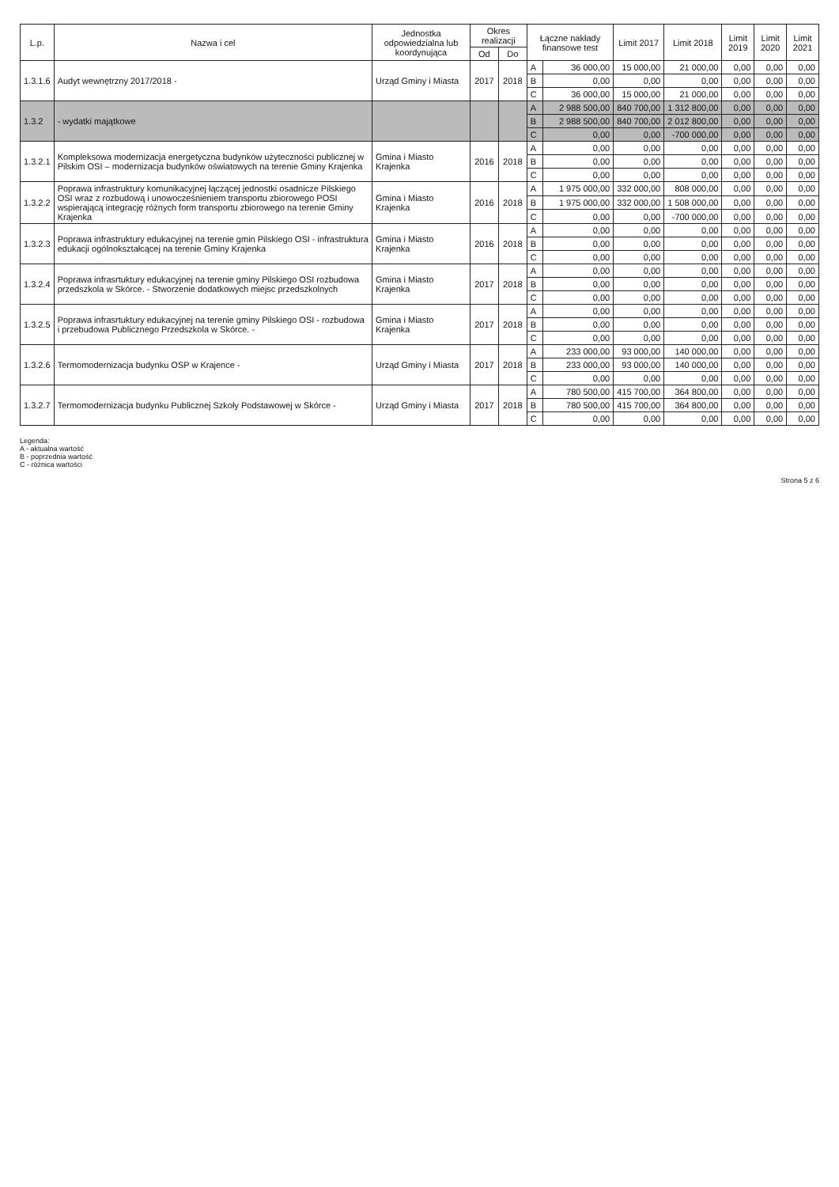| L.p. | Nazwa i cel | Jednostka odpowiedzialna lub koordynująca | Okres realizacji | | Łączne nakłady finansowe test | | Limit 2017 | Limit 2018 | Limit 2019 | Limit 2020 | Limit 2021 |
| --- | --- | --- | --- | --- | --- | --- | --- | --- | --- | --- | --- |
| | | | Od | Do | | | | | | | |
| 1.3.1.6 | Audyt wewnętrzny 2017/2018 - | Urząd Gminy i Miasta | 2017 | 2018 | A | 36 000,00 | 15 000,00 | 21 000,00 | 0,00 | 0,00 | 0,00 |
| | | | | | B | 0,00 | 0,00 | 0,00 | 0,00 | 0,00 | 0,00 |
| | | | | | C | 36 000,00 | 15 000,00 | 21 000,00 | 0,00 | 0,00 | 0,00 |
| 1.3.2 | - wydatki majątkowe | | | | A | 2 988 500,00 | 840 700,00 | 1 312 800,00 | 0,00 | 0,00 | 0,00 |
| | | | | | B | 2 988 500,00 | 840 700,00 | 2 012 800,00 | 0,00 | 0,00 | 0,00 |
| | | | | | C | 0,00 | 0,00 | -700 000,00 | 0,00 | 0,00 | 0,00 |
| 1.3.2.1 | Kompleksowa modernizacja energetyczna budynków użyteczności publicznej w Pilskim OSI – modernizacja budynków oświatowych na terenie Gminy Krajenka | Gmina i Miasto Krajenka | 2016 | 2018 | A | 0,00 | 0,00 | 0,00 | 0,00 | 0,00 | 0,00 |
| | | | | | B | 0,00 | 0,00 | 0,00 | 0,00 | 0,00 | 0,00 |
| | | | | | C | 0,00 | 0,00 | 0,00 | 0,00 | 0,00 | 0,00 |
| 1.3.2.2 | Poprawa infrastruktury komunikacyjnej łączącej jednostki osadnicze Pilskiego OSI wraz z rozbudową i unowocześnieniem transportu zbiorowego POSI wspierającą integrację różnych form transportu zbiorowego na terenie Gminy Krajenka | Gmina i Miasto Krajenka | 2016 | 2018 | A | 1 975 000,00 | 332 000,00 | 808 000,00 | 0,00 | 0,00 | 0,00 |
| | | | | | B | 1 975 000,00 | 332 000,00 | 1 508 000,00 | 0,00 | 0,00 | 0,00 |
| | | | | | C | 0,00 | 0,00 | -700 000,00 | 0,00 | 0,00 | 0,00 |
| 1.3.2.3 | Poprawa infrastruktury edukacyjnej na terenie gmin Pilskiego OSI - infrastruktura edukacji ogólnokształcącej na terenie Gminy Krajenka | Gmina i Miasto Krajenka | 2016 | 2018 | A | 0,00 | 0,00 | 0,00 | 0,00 | 0,00 | 0,00 |
| | | | | | B | 0,00 | 0,00 | 0,00 | 0,00 | 0,00 | 0,00 |
| | | | | | C | 0,00 | 0,00 | 0,00 | 0,00 | 0,00 | 0,00 |
| 1.3.2.4 | Poprawa infrasrtuktury edukacyjnej na terenie gminy Pilskiego OSI rozbudowa przedszkola w Skórce. - Stworzenie dodatkowych miejsc przedszkolnych | Gmina i Miasto Krajenka | 2017 | 2018 | A | 0,00 | 0,00 | 0,00 | 0,00 | 0,00 | 0,00 |
| | | | | | B | 0,00 | 0,00 | 0,00 | 0,00 | 0,00 | 0,00 |
| | | | | | C | 0,00 | 0,00 | 0,00 | 0,00 | 0,00 | 0,00 |
| 1.3.2.5 | Poprawa infrasrtuktury edukacyjnej na terenie gminy Pilskiego OSI - rozbudowa i przebudowa Publicznego Przedszkola w Skórce. - | Gmina i Miasto Krajenka | 2017 | 2018 | A | 0,00 | 0,00 | 0,00 | 0,00 | 0,00 | 0,00 |
| | | | | | B | 0,00 | 0,00 | 0,00 | 0,00 | 0,00 | 0,00 |
| | | | | | C | 0,00 | 0,00 | 0,00 | 0,00 | 0,00 | 0,00 |
| 1.3.2.6 | Termomodernizacja budynku OSP w Krajence - | Urząd Gminy i Miasta | 2017 | 2018 | A | 233 000,00 | 93 000,00 | 140 000,00 | 0,00 | 0,00 | 0,00 |
| | | | | | B | 233 000,00 | 93 000,00 | 140 000,00 | 0,00 | 0,00 | 0,00 |
| | | | | | C | 0,00 | 0,00 | 0,00 | 0,00 | 0,00 | 0,00 |
| 1.3.2.7 | Termomodernizacja budynku Publicznej Szkoły Podstawowej w Skórce - | Urząd Gminy i Miasta | 2017 | 2018 | A | 780 500,00 | 415 700,00 | 364 800,00 | 0,00 | 0,00 | 0,00 |
| | | | | | B | 780 500,00 | 415 700,00 | 364 800,00 | 0,00 | 0,00 | 0,00 |
| | | | | | C | 0,00 | 0,00 | 0,00 | 0,00 | 0,00 | 0,00 |
Legenda:
A - aktualna wartość
B - poprzednia wartość
C - różnica wartości
Strona 5 z 6